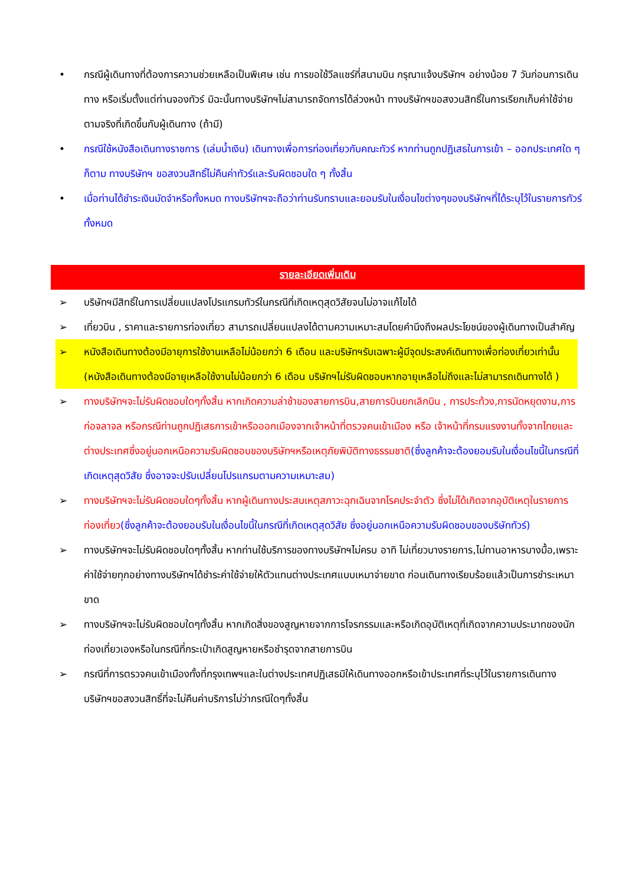• กรณีผู้เดินทางที่ต้องการความช่วยเหลือเป็นพิเศษ เช่น การขอใช้วีลแชร์ที่สนามบิน กรุณาแจ้งบริษัทฯ อย่างน้อย 7 วันก่อนการเดินทาง หรือเริ่มตั้งแต่ท่านจองทัวร์ มิฉะนั้นทางบริษัทฯไม่สามารถจัดการได้ล่วงหน้า ทางบริษัทฯขอสงวนสิทธิ์ในการเรียกเก็บค่าใช้จ่ายตามจริงที่เกิดขึ้นกับผู้เดินทาง (ถ้ามี)
• กรณีใช้หนังสือเดินทางราชการ (เล่มน้ำเงิน) เดินทางเพื่อการท่องเที่ยวกับคณะทัวร์ หากท่านถูกปฏิเสธในการเข้า – ออกประเทศใด ๆ ก็ตาม ทางบริษัทฯ ขอสงวนสิทธิ์ไม่คืนค่าทัวร์และรับผิดชอบใด ๆ ทั้งสิ้น
• เมื่อท่านได้ชำระเงินมัดจำหรือทั้งหมด ทางบริษัทฯจะถือว่าท่านรับทราบและยอมรับในเงื่อนไขต่างๆของบริษัทฯที่ได้ระบุไว้ในรายการทัวร์ทั้งหมด
รายละเอียดเพิ่มเติม
➢ บริษัทฯมีสิทธิ์ในการเปลี่ยนแปลงโปรแกรมทัวร์ในกรณีที่เกิดเหตุสุดวิสัยจนไม่อาจแก้ไขได้
➢ เที่ยวบิน , ราคาและรายการท่องเที่ยว สามารถเปลี่ยนแปลงได้ตามความเหมาะสมโดยคำนึงถึงผลประโยชน์ของผู้เดินทางเป็นสำคัญ
➢ หนังสือเดินทางต้องมีอายุการใช้งานเหลือไม่น้อยกว่า 6 เดือน และบริษัทฯรับเฉพาะผู้มีจุดประสงค์เดินทางเพื่อท่องเที่ยวเท่านั้น (หนังสือเดินทางต้องมีอายุเหลือใช้งานไม่น้อยกว่า 6 เดือน บริษัทฯไม่รับผิดชอบหากอายุเหลือไม่ถึงและไม่สามารถเดินทางได้ )
➢ ทางบริษัทฯจะไม่รับผิดชอบใดๆทั้งสิ้น หากเกิดความล่าช้าของสายการบิน,สายการบินยกเลิกบิน , การประท้วง,การนัดหยุดงาน,การก่อจลาจล หรือกรณีท่านถูกปฏิเสธการเข้าหรือออกเมืองจากเจ้าหน้าที่ตรวจคนเข้าเมือง หรือ เจ้าหน้าที่กรมแรงงานทั้งจากไทยและต่างประเทศซึ่งอยู่นอกเหนือความรับผิดชอบของบริษัทฯหรือเหตุภัยพิบัติทางธรรมชาติ(ซึ่งลูกค้าจะต้องยอมรับในเงื่อนไขนี้ในกรณีที่เกิดเหตุสุดวิสัย ซึ่งอาจจะปรับเปลี่ยนโปรแกรมตามความเหมาะสม)
➢ ทางบริษัทฯจะไม่รับผิดชอบใดๆทั้งสิ้น หากผู้เดินทางประสบเหตุสภาวะฉุกเฉินจากโรคประจำตัว ซึ่งไม่ได้เกิดจากอุบัติเหตุในรายการท่องเที่ยว(ซึ่งลูกค้าจะต้องยอมรับในเงื่อนไขนี้ในกรณีที่เกิดเหตุสุดวิสัย ซึ่งอยู่นอกเหนือความรับผิดชอบของบริษัททัวร์)
➢ ทางบริษัทฯจะไม่รับผิดชอบใดๆทั้งสิ้น หากท่านใช้บริการของทางบริษัทฯไม่ครบ อาทิ ไม่เที่ยวบางรายการ,ไม่ทานอาหารบางมื้อ,เพราะค่าใช้จ่ายทุกอย่างทางบริษัทฯได้ชำระค่าใช้จ่ายให้ตัวแทนต่างประเทศแบบเหมาจ่ายขาด ก่อนเดินทางเรียบร้อยแล้วเป็นการชำระเหมาขาด
➢ ทางบริษัทฯจะไม่รับผิดชอบใดๆทั้งสิ้น หากเกิดสิ่งของสูญหายจากการโจรกรรมและหรือเกิดอุบัติเหตุที่เกิดจากความประมาทของนักท่องเที่ยวเองหรือในกรณีที่กระเป๋าเกิดสูญหายหรือชำรุดจากสายการบิน
➢ กรณีที่การตรวจคนเข้าเมืองทั้งที่กรุงเทพฯและในต่างประเทศปฏิเสธมิให้เดินทางออกหรือเข้าประเทศที่ระบุไว้ในรายการเดินทาง บริษัทฯขอสงวนสิทธิ์ที่จะไม่คืนค่าบริการไม่ว่ากรณีใดๆทั้งสิ้น